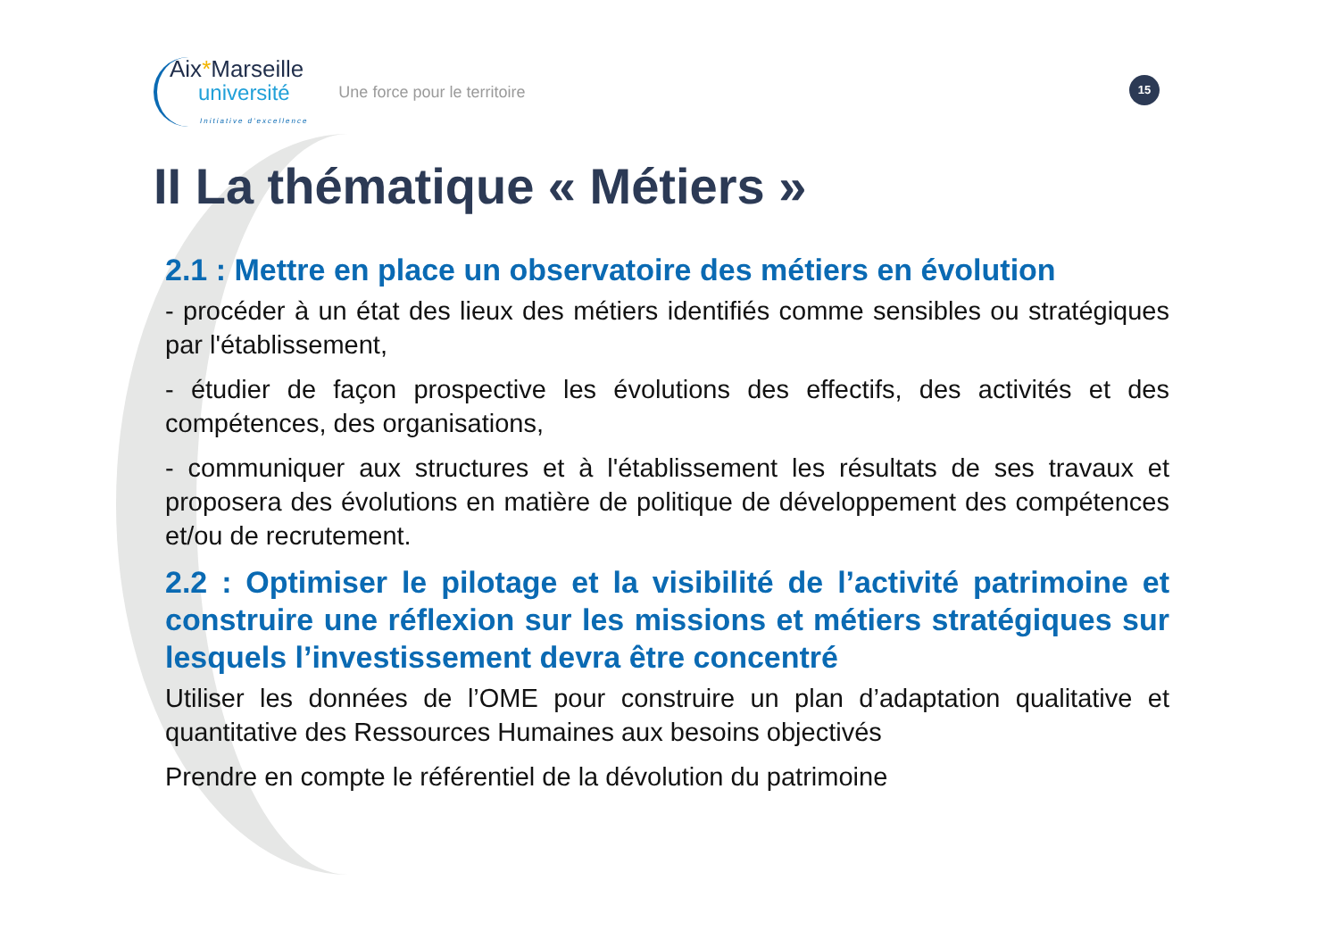Aix*Marseille
université
Initiative d'excellence
Une force pour le territoire
15
II La thématique « Métiers »
2.1 : Mettre en place un observatoire des métiers en évolution
- procéder à un état des lieux des métiers identifiés comme sensibles ou stratégiques par l'établissement,
- étudier de façon prospective les évolutions des effectifs, des activités et des compétences, des organisations,
- communiquer aux structures et à l'établissement les résultats de ses travaux et proposera des évolutions en matière de politique de développement des compétences et/ou de recrutement.
2.2 : Optimiser le pilotage et la visibilité de l’activité patrimoine et construire une réflexion sur les missions et métiers stratégiques sur lesquels l’investissement devra être concentré
Utiliser les données de l’OME pour construire un plan d’adaptation qualitative et quantitative des Ressources Humaines aux besoins objectivés
Prendre en compte le référentiel de la dévolution du patrimoine